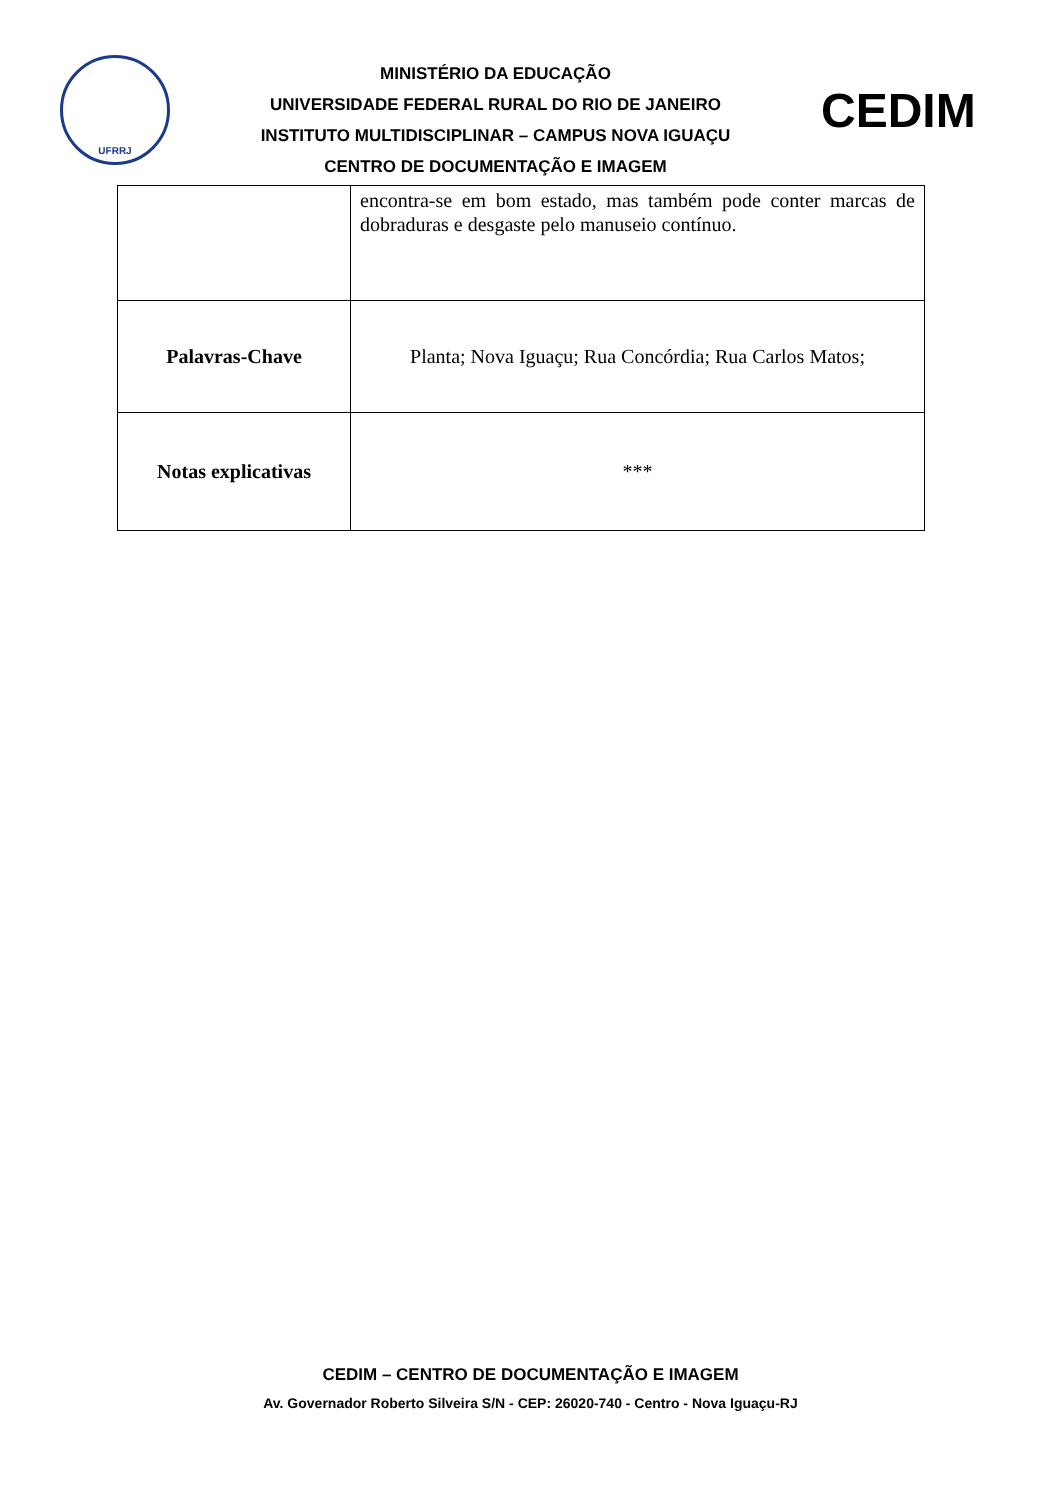UFRRJ
MINISTÉRIO DA EDUCAÇÃO
UNIVERSIDADE FEDERAL RURAL DO RIO DE JANEIRO
INSTITUTO MULTIDISCIPLINAR – CAMPUS NOVA IGUAÇU
CENTRO DE DOCUMENTAÇÃO E IMAGEM
CEDIM
| | encontra-se em bom estado, mas também pode conter marcas de dobraduras e desgaste pelo manuseio contínuo. |
| Palavras-Chave | Planta; Nova Iguaçu; Rua Concórdia; Rua Carlos Matos; |
| Notas explicativas | *** |
CEDIM – CENTRO DE DOCUMENTAÇÃO E IMAGEM
Av. Governador Roberto Silveira S/N - CEP: 26020-740 - Centro - Nova Iguaçu-RJ